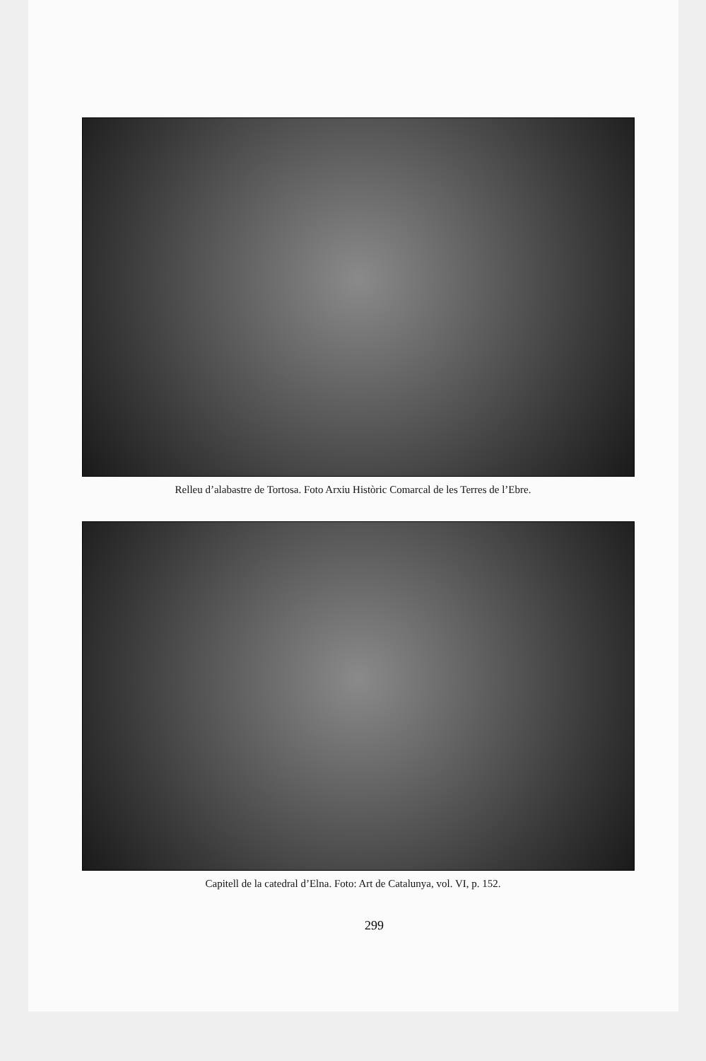Relleu d’alabastre de Tortosa. Foto Arxiu Històric Comarcal de les Terres de l’Ebre.
Capitell de la catedral d’Elna. Foto: Art de Catalunya, vol. VI, p. 152.
299